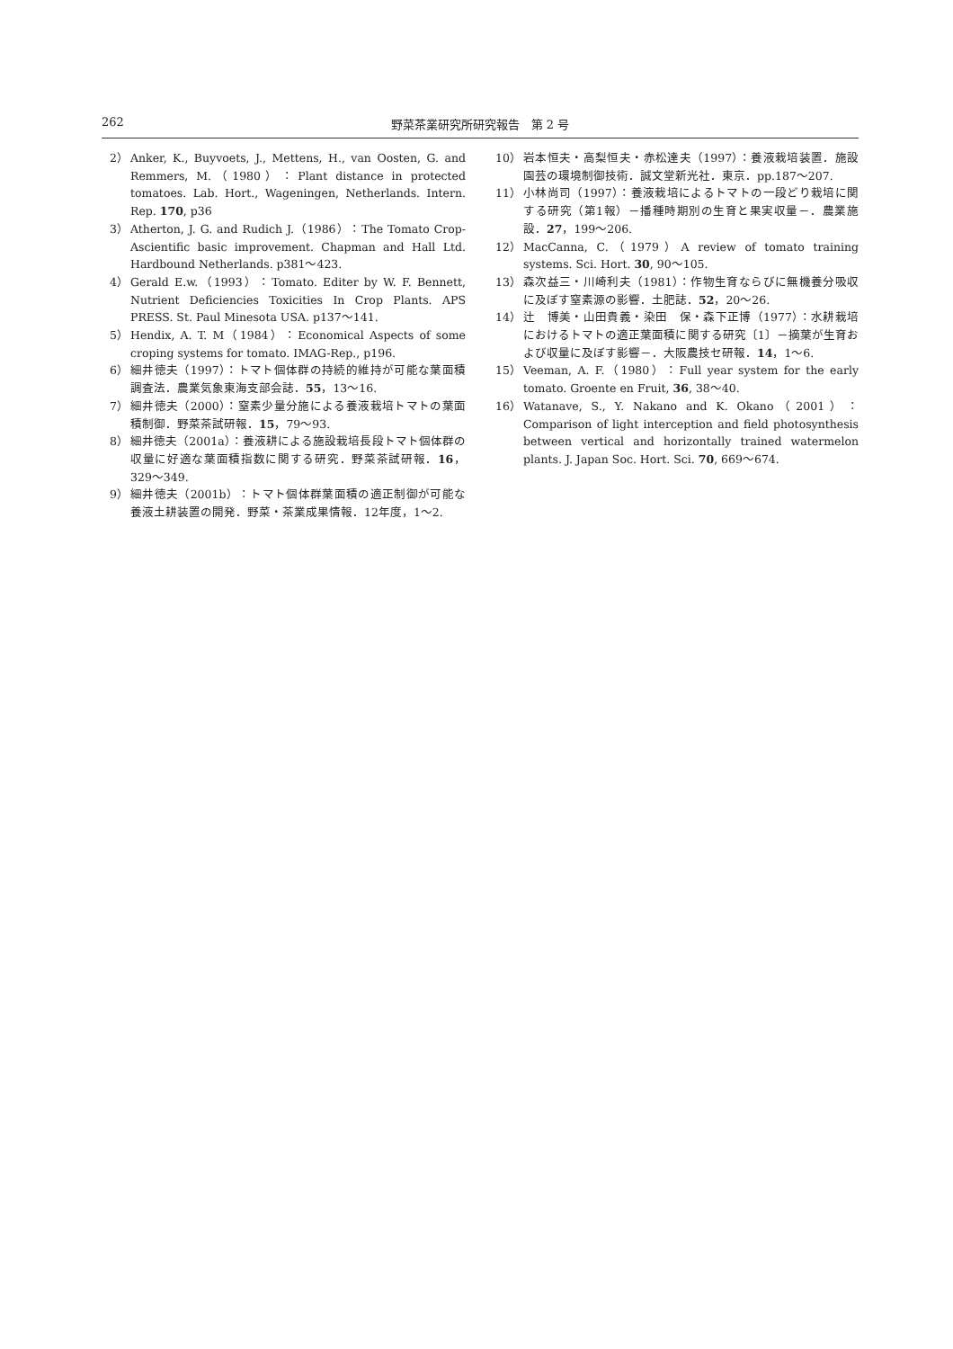262 野菜茶業研究所研究報告　第 2 号
2） Anker, K., Buyvoets, J., Mettens, H., van Oosten, G. and Remmers, M.（1980）：Plant distance in protected tomatoes. Lab. Hort., Wageningen, Netherlands. Intern. Rep. 170, p36
3） Atherton, J. G. and Rudich J.（1986）：The Tomato Crop-Ascientific basic improvement. Chapman and Hall Ltd. Hardbound Netherlands. p381〜423.
4） Gerald E.w.（1993）：Tomato. Editer by W. F. Bennett, Nutrient Deficiencies Toxicities In Crop Plants. APS PRESS. St. Paul Minesota USA. p137〜141.
5） Hendix, A. T. M（1984）：Economical Aspects of some croping systems for tomato. IMAG-Rep., p196.
6） 細井徳夫（1997）：トマト個体群の持続的維持が可能な葉面積調査法．農業気象東海支部会誌．55，13〜16.
7） 細井徳夫（2000）：窒素少量分施による養液栽培トマトの葉面積制御．野菜茶試研報．15，79〜93.
8） 細井徳夫（2001a）：養液耕による施設栽培長段トマト個体群の収量に好適な葉面積指数に関する研究．野菜茶試研報．16，329〜349.
9） 細井徳夫（2001b）：トマト個体群葉面積の適正制御が可能な養液土耕装置の開発．野菜・茶業成果情報．12年度，1〜2.
10） 岩本恒夫・高梨恒夫・赤松達夫（1997）：養液栽培装置．施設園芸の環境制御技術．誠文堂新光社．東京．pp.187〜207.
11） 小林尚司（1997）：養液栽培によるトマトの一段どり栽培に関する研究（第1報）－播種時期別の生育と果実収量－．農業施設．27，199〜206.
12） MacCanna, C.（1979）A review of tomato training systems. Sci. Hort. 30, 90〜105.
13） 森次益三・川崎利夫（1981）：作物生育ならびに無機養分吸収に及ぼす窒素源の影響．土肥誌．52，20〜26.
14） 辻　博美・山田貴義・染田　保・森下正博（1977）：水耕栽培におけるトマトの適正葉面積に関する研究〔1〕－摘葉が生育および収量に及ぼす影響－．大阪農技セ研報．14，1〜6.
15） Veeman, A. F.（1980）：Full year system for the early tomato. Groente en Fruit, 36, 38〜40.
16） Watanave, S., Y. Nakano and K. Okano（2001）：Comparison of light interception and field photosynthesis between vertical and horizontally trained watermelon plants. J. Japan Soc. Hort. Sci. 70, 669〜674.